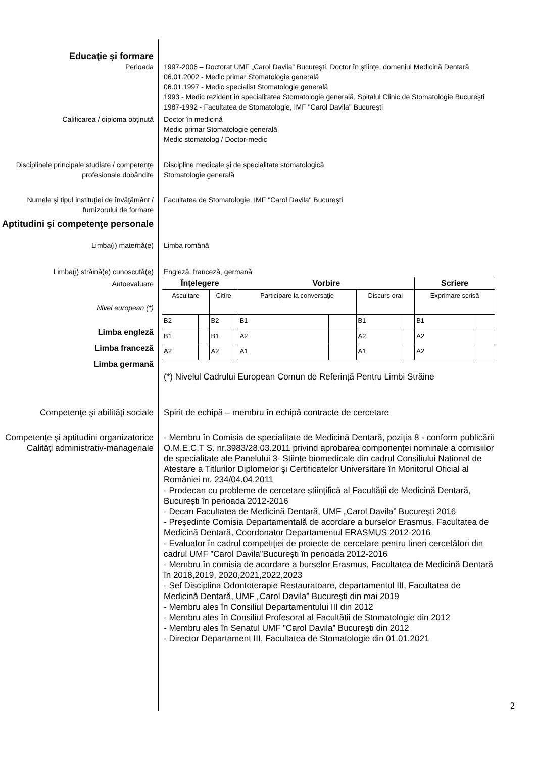Educaţie şi formare
Perioada 1997-2006 – Doctorat UMF „Carol Davila” Bucureşti, Doctor în ştiințe, domeniul Medicină Dentară
06.01.2002 - Medic primar Stomatologie generală
06.01.1997 - Medic specialist Stomatologie generală
1993 - Medic rezident în specialitatea Stomatologie generală, Spitalul Clinic de Stomatologie Bucureşti
1987-1992 - Facultatea de Stomatologie, IMF "Carol Davila" Bucureşti
Calificarea / diploma obţinută Doctor în medicină
Medic primar Stomatologie generală
Medic stomatolog / Doctor-medic
Disciplinele principale studiate / competenţe profesionale dobândite
Discipline medicale şi de specialitate stomatologică
Stomatologie generală
Numele şi tipul instituţiei de învăţământ / furnizorului de formare
Facultatea de Stomatologie, IMF "Carol Davila" Bucureşti
Aptitudini şi competenţe personale
Limba(i) maternă(e) Limba română
Limba(i) străină(e) cunoscută(e) Engleză, franceză, germană
Autoevaluare
Nivel european (*)
Limba engleză
Limba franceză
Limba germană
| Înţelegere | | | | Vorbire | | | | Scriere | |
| Ascultare | | Citire | | Participare la conversaţie | | Discurs oral | | Exprimare scrisă | |
| B2 | | B2 | | B1 | | B1 | | B1 | |
| B1 | | B1 | | A2 | | A2 | | A2 | |
| A2 | | A2 | | A1 | | A1 | | A2 | |
(*) Nivelul Cadrului European Comun de Referință Pentru Limbi Străine
Competenţe şi abilităţi sociale
Spirit de echipă – membru în echipă contracte de cercetare
Competențe şi aptitudini organizatorice
Calități administrativ-manageriale
- Membru în Comisia de specialitate de Medicină Dentară, poziția 8 - conform publicării O.M.E.C.T S. nr.3983/28.03.2011 privind aprobarea componenței nominale a comisiilor de specialitate ale Panelului 3- Stiințe biomedicale din cadrul Consiliului Național de Atestare a Titlurilor Diplomelor şi Certificatelor Universitare în Monitorul Oficial al României nr. 234/04.04.2011
- Prodecan cu probleme de cercetare științifică al Facultății de Medicină Dentară, București în perioada 2012-2016
- Decan Facultatea de Medicină Dentară, UMF „Carol Davila” Bucureşti 2016
- Președinte Comisia Departamentală de acordare a burselor Erasmus, Facultatea de Medicină Dentară, Coordonator Departamentul ERASMUS 2012-2016
- Evaluator în cadrul competiției de proiecte de cercetare pentru tineri cercetători din cadrul UMF ”Carol Davila”București în perioada 2012-2016
- Membru în comisia de acordare a burselor Erasmus, Facultatea de Medicină Dentară în 2018,2019, 2020,2021,2022,2023
- Șef Disciplina Odontoterapie Restauratoare, departamentul III, Facultatea de Medicină Dentară, UMF „Carol Davila” Bucureşti din mai 2019
- Membru ales în Consiliul Departamentului III din 2012
- Membru ales în Consiliul Profesoral al Facultății de Stomatologie din 2012
- Membru ales în Senatul UMF ”Carol Davila” București din 2012
- Director Departament III, Facultatea de Stomatologie din 01.01.2021
2